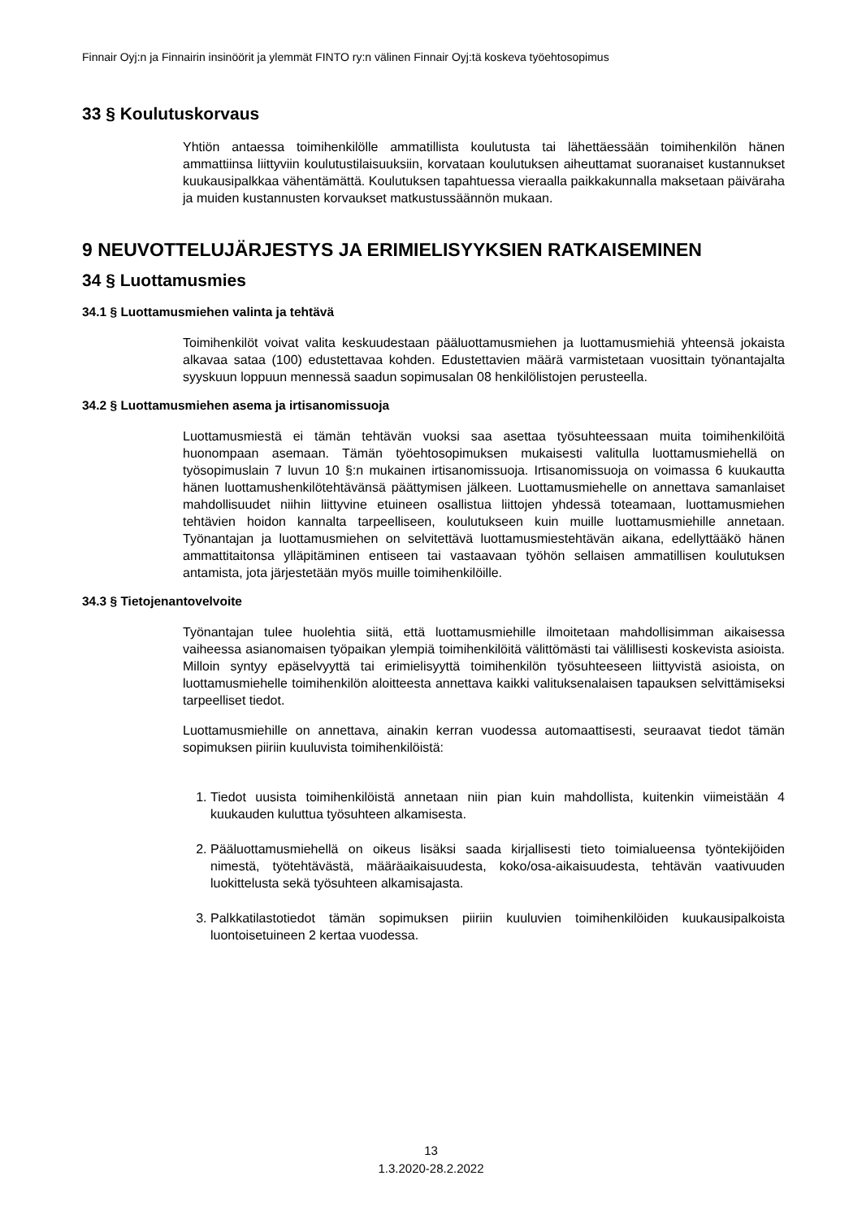Finnair Oyj:n ja Finnairin insinöörit ja ylemmät FINTO ry:n välinen Finnair Oyj:tä koskeva työehtosopimus
33 § Koulutuskorvaus
Yhtiön antaessa toimihenkilölle ammatillista koulutusta tai lähettäessään toimihenkilön hänen ammattiinsa liittyviin koulutustilaisuuksiin, korvataan koulutuksen aiheuttamat suoranaiset kustannukset kuukausipalkkaa vähentämättä. Koulutuksen tapahtuessa vieraalla paikkakunnalla maksetaan päiväraha ja muiden kustannusten korvaukset matkustussäännön mukaan.
9 NEUVOTTELUJÄRJESTYS JA ERIMIELISYYKSIEN RATKAISEMINEN
34 § Luottamusmies
34.1 § Luottamusmiehen valinta ja tehtävä
Toimihenkilöt voivat valita keskuudestaan pääluottamusmiehen ja luottamusmiehiä yhteensä jokaista alkavaa sataa (100) edustettavaa kohden. Edustettavien määrä varmistetaan vuosittain työnantajalta syyskuun loppuun mennessä saadun sopimusalan 08 henkilölistojen perusteella.
34.2 § Luottamusmiehen asema ja irtisanomissuoja
Luottamusmiestä ei tämän tehtävän vuoksi saa asettaa työsuhteessaan muita toimihenkilöitä huonompaan asemaan. Tämän työehtosopimuksen mukaisesti valitulla luottamusmiehellä on työsopimuslain 7 luvun 10 §:n mukainen irtisanomissuoja. Irtisanomissuoja on voimassa 6 kuukautta hänen luottamushenkilötehtävänsä päättymisen jälkeen. Luottamusmiehelle on annettava samanlaiset mahdollisuudet niihin liittyvine etuineen osallistua liittojen yhdessä toteamaan, luottamusmiehen tehtävien hoidon kannalta tarpeelliseen, koulutukseen kuin muille luottamusmiehille annetaan. Työnantajan ja luottamusmiehen on selvitettävä luottamusmiestehtävän aikana, edellyttääkö hänen ammattitaitonsa ylläpitäminen entiseen tai vastaavaan työhön sellaisen ammatillisen koulutuksen antamista, jota järjestetään myös muille toimihenkilöille.
34.3 § Tietojenantovelvoite
Työnantajan tulee huolehtia siitä, että luottamusmiehille ilmoitetaan mahdollisimman aikaisessa vaiheessa asianomaisen työpaikan ylempiä toimihenkilöitä välittömästi tai välillisesti koskevista asioista. Milloin syntyy epäselvyyttä tai erimielisyyttä toimihenkilön työsuhteeseen liittyvistä asioista, on luottamusmiehelle toimihenkilön aloitteesta annettava kaikki valituksenalaisen tapauksen selvittämiseksi tarpeelliset tiedot.
Luottamusmiehille on annettava, ainakin kerran vuodessa automaattisesti, seuraavat tiedot tämän sopimuksen piiriin kuuluvista toimihenkilöistä:
1. Tiedot uusista toimihenkilöistä annetaan niin pian kuin mahdollista, kuitenkin viimeistään 4 kuukauden kuluttua työsuhteen alkamisesta.
2. Pääluottamusmiehellä on oikeus lisäksi saada kirjallisesti tieto toimialueensa työntekijöiden nimestä, työtehtävästä, määräaikaisuudesta, koko/osa-aikaisuudesta, tehtävän vaativuuden luokittelusta sekä työsuhteen alkamisajasta.
3. Palkkatilastotiedot tämän sopimuksen piiriin kuuluvien toimihenkilöiden kuukausipalkoista luontoisetuineen 2 kertaa vuodessa.
13
1.3.2020-28.2.2022